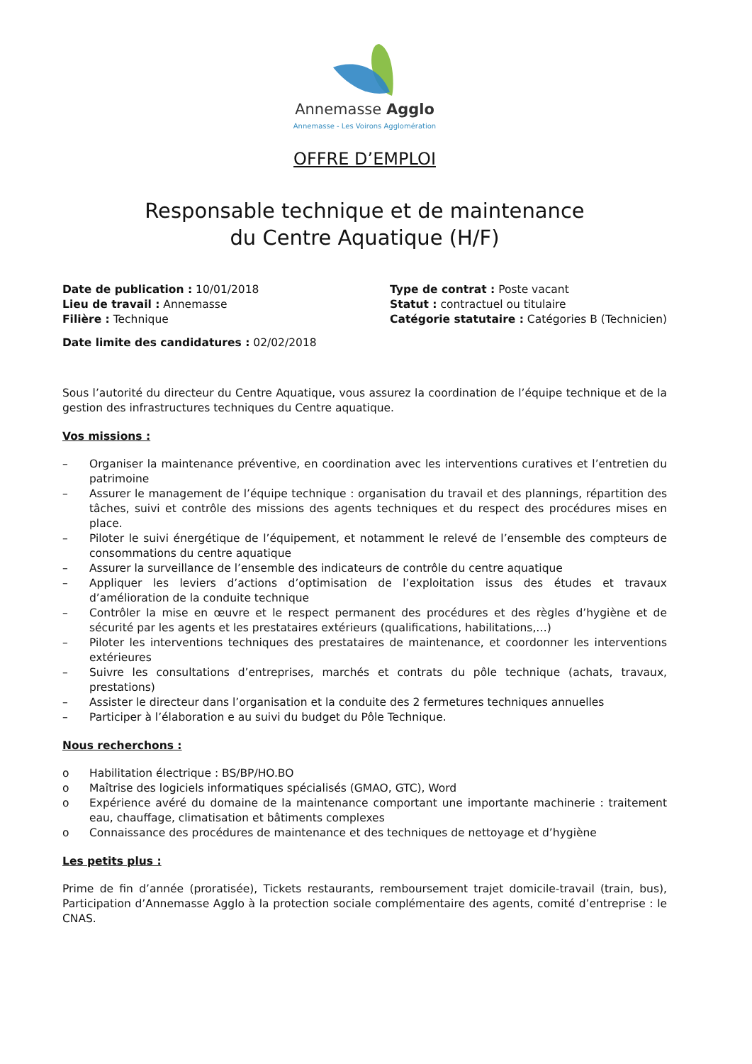Annemasse Agglo
Annemasse - Les Voirons Agglomération
OFFRE D’EMPLOI
Responsable technique et de maintenance
du Centre Aquatique (H/F)
Date de publication : 10/01/2018
Lieu de travail : Annemasse
Filière : Technique
Type de contrat : Poste vacant
Statut : contractuel ou titulaire
Catégorie statutaire : Catégories B (Technicien)
Date limite des candidatures : 02/02/2018
Sous l’autorité du directeur du Centre Aquatique, vous assurez la coordination de l’équipe technique et de la gestion des infrastructures techniques du Centre aquatique.
Vos missions :
– Organiser la maintenance préventive, en coordination avec les interventions curatives et l’entretien du patrimoine
– Assurer le management de l’équipe technique : organisation du travail et des plannings, répartition des tâches, suivi et contrôle des missions des agents techniques et du respect des procédures mises en place.
– Piloter le suivi énergétique de l’équipement, et notamment le relevé de l’ensemble des compteurs de consommations du centre aquatique
– Assurer la surveillance de l’ensemble des indicateurs de contrôle du centre aquatique
– Appliquer les leviers d’actions d’optimisation de l’exploitation issus des études et travaux d’amélioration de la conduite technique
– Contrôler la mise en œuvre et le respect permanent des procédures et des règles d’hygiène et de sécurité par les agents et les prestataires extérieurs (qualifications, habilitations,…)
– Piloter les interventions techniques des prestataires de maintenance, et coordonner les interventions extérieures
– Suivre les consultations d’entreprises, marchés et contrats du pôle technique (achats, travaux, prestations)
– Assister le directeur dans l’organisation et la conduite des 2 fermetures techniques annuelles
– Participer à l’élaboration e au suivi du budget du Pôle Technique.
Nous recherchons :
o Habilitation électrique : BS/BP/HO.BO
o Maîtrise des logiciels informatiques spécialisés (GMAO, GTC), Word
o Expérience avéré du domaine de la maintenance comportant une importante machinerie : traitement eau, chauffage, climatisation et bâtiments complexes
o Connaissance des procédures de maintenance et des techniques de nettoyage et d’hygiène
Les petits plus :
Prime de fin d’année (proratisée), Tickets restaurants, remboursement trajet domicile-travail (train, bus), Participation d’Annemasse Agglo à la protection sociale complémentaire des agents, comité d’entreprise : le CNAS.